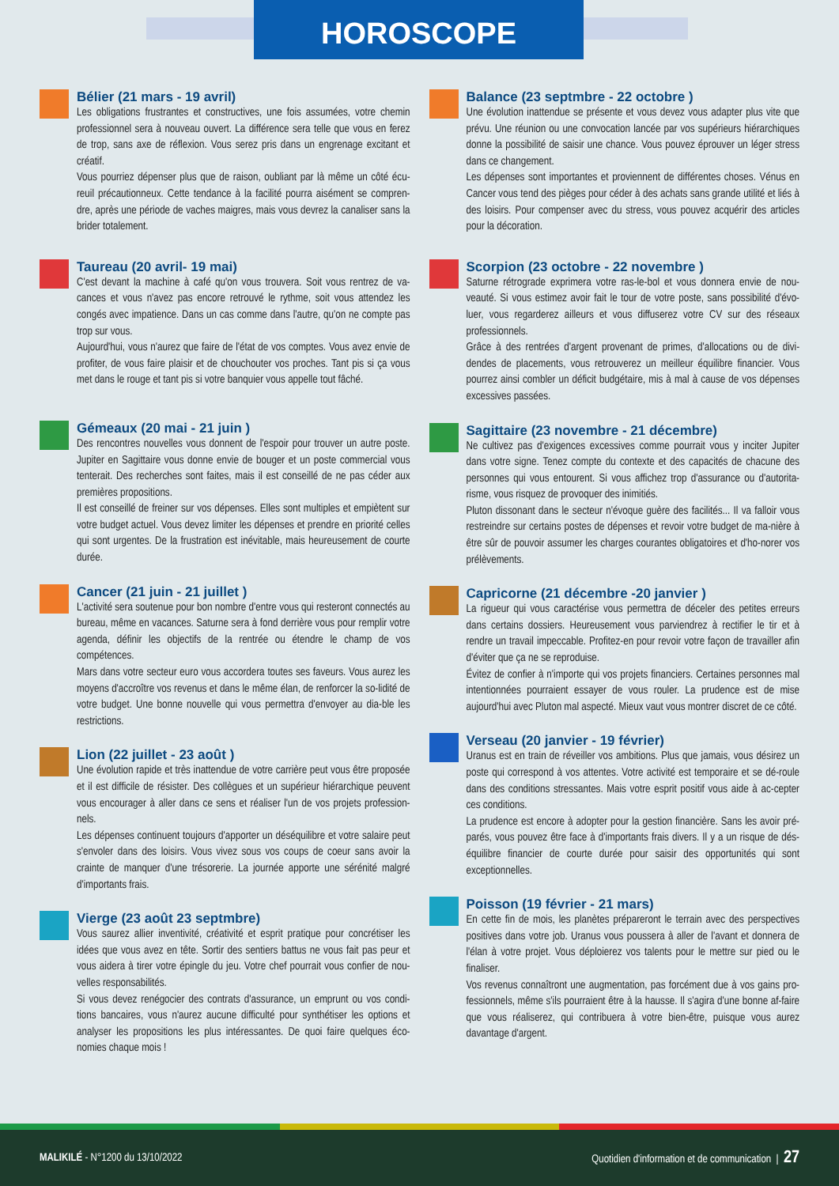HOROSCOPE
Bélier (21 mars - 19 avril)
Les obligations frustrantes et constructives, une fois assumées, votre chemin professionnel sera à nouveau ouvert. La différence sera telle que vous en ferez de trop, sans axe de réflexion. Vous serez pris dans un engrenage excitant et créatif.
Vous pourriez dépenser plus que de raison, oubliant par là même un côté écu-reuil précautionneux. Cette tendance à la facilité pourra aisément se compren-dre, après une période de vaches maigres, mais vous devrez la canaliser sans la brider totalement.
Taureau (20 avril- 19 mai)
C'est devant la machine à café qu'on vous trouvera. Soit vous rentrez de va-cances et vous n'avez pas encore retrouvé le rythme, soit vous attendez les congés avec impatience. Dans un cas comme dans l'autre, qu'on ne compte pas trop sur vous.
Aujourd'hui, vous n'aurez que faire de l'état de vos comptes. Vous avez envie de profiter, de vous faire plaisir et de chouchouter vos proches. Tant pis si ça vous met dans le rouge et tant pis si votre banquier vous appelle tout fâché.
Gémeaux (20 mai - 21 juin )
Des rencontres nouvelles vous donnent de l'espoir pour trouver un autre poste. Jupiter en Sagittaire vous donne envie de bouger et un poste commercial vous tenterait. Des recherches sont faites, mais il est conseillé de ne pas céder aux premières propositions.
Il est conseillé de freiner sur vos dépenses. Elles sont multiples et empiètent sur votre budget actuel. Vous devez limiter les dépenses et prendre en priorité celles qui sont urgentes. De la frustration est inévitable, mais heureusement de courte durée.
Cancer (21 juin - 21 juillet )
L'activité sera soutenue pour bon nombre d'entre vous qui resteront connectés au bureau, même en vacances. Saturne sera à fond derrière vous pour remplir votre agenda, définir les objectifs de la rentrée ou étendre le champ de vos compétences.
Mars dans votre secteur euro vous accordera toutes ses faveurs. Vous aurez les moyens d'accroître vos revenus et dans le même élan, de renforcer la so-lidité de votre budget. Une bonne nouvelle qui vous permettra d'envoyer au dia-ble les restrictions.
Lion (22 juillet - 23 août )
Une évolution rapide et très inattendue de votre carrière peut vous être proposée et il est difficile de résister. Des collègues et un supérieur hiérarchique peuvent vous encourager à aller dans ce sens et réaliser l'un de vos projets profession-nels.
Les dépenses continuent toujours d'apporter un déséquilibre et votre salaire peut s'envoler dans des loisirs. Vous vivez sous vos coups de coeur sans avoir la crainte de manquer d'une trésorerie. La journée apporte une sérénité malgré d'importants frais.
Vierge (23 août 23 septmbre)
Vous saurez allier inventivité, créativité et esprit pratique pour concrétiser les idées que vous avez en tête. Sortir des sentiers battus ne vous fait pas peur et vous aidera à tirer votre épingle du jeu. Votre chef pourrait vous confier de nou-velles responsabilités.
Si vous devez renégocier des contrats d'assurance, un emprunt ou vos condi-tions bancaires, vous n'aurez aucune difficulté pour synthétiser les options et analyser les propositions les plus intéressantes. De quoi faire quelques éco-nomies chaque mois !
Balance (23 septmbre - 22 octobre )
Une évolution inattendue se présente et vous devez vous adapter plus vite que prévu. Une réunion ou une convocation lancée par vos supérieurs hiérarchiques donne la possibilité de saisir une chance. Vous pouvez éprouver un léger stress dans ce changement.
Les dépenses sont importantes et proviennent de différentes choses. Vénus en Cancer vous tend des pièges pour céder à des achats sans grande utilité et liés à des loisirs. Pour compenser avec du stress, vous pouvez acquérir des articles pour la décoration.
Scorpion (23 octobre - 22 novembre )
Saturne rétrograde exprimera votre ras-le-bol et vous donnera envie de nou-veauté. Si vous estimez avoir fait le tour de votre poste, sans possibilité d'évo-luer, vous regarderez ailleurs et vous diffuserez votre CV sur des réseaux professionnels.
Grâce à des rentrées d'argent provenant de primes, d'allocations ou de divi-dendes de placements, vous retrouverez un meilleur équilibre financier. Vous pourrez ainsi combler un déficit budgétaire, mis à mal à cause de vos dépenses excessives passées.
Sagittaire (23 novembre - 21 décembre)
Ne cultivez pas d'exigences excessives comme pourrait vous y inciter Jupiter dans votre signe. Tenez compte du contexte et des capacités de chacune des personnes qui vous entourent. Si vous affichez trop d'assurance ou d'autorita-risme, vous risquez de provoquer des inimitiés.
Pluton dissonant dans le secteur n'évoque guère des facilités... Il va falloir vous restreindre sur certains postes de dépenses et revoir votre budget de ma-nière à être sûr de pouvoir assumer les charges courantes obligatoires et d'ho-norer vos prélèvements.
Capricorne (21 décembre -20 janvier )
La rigueur qui vous caractérise vous permettra de déceler des petites erreurs dans certains dossiers. Heureusement vous parviendrez à rectifier le tir et à rendre un travail impeccable. Profitez-en pour revoir votre façon de travailler afin d'éviter que ça ne se reproduise.
Évitez de confier à n'importe qui vos projets financiers. Certaines personnes mal intentionnées pourraient essayer de vous rouler. La prudence est de mise aujourd'hui avec Pluton mal aspecté. Mieux vaut vous montrer discret de ce côté.
Verseau (20 janvier - 19 février)
Uranus est en train de réveiller vos ambitions. Plus que jamais, vous désirez un poste qui correspond à vos attentes. Votre activité est temporaire et se dé-roule dans des conditions stressantes. Mais votre esprit positif vous aide à ac-cepter ces conditions.
La prudence est encore à adopter pour la gestion financière. Sans les avoir pré-parés, vous pouvez être face à d'importants frais divers. Il y a un risque de dés-équilibre financier de courte durée pour saisir des opportunités qui sont exceptionnelles.
Poisson (19 février - 21 mars)
En cette fin de mois, les planètes prépareront le terrain avec des perspectives positives dans votre job. Uranus vous poussera à aller de l'avant et donnera de l'élan à votre projet. Vous déploierez vos talents pour le mettre sur pied ou le finaliser.
Vos revenus connaîtront une augmentation, pas forcément due à vos gains pro-fessionnels, même s'ils pourraient être à la hausse. Il s'agira d'une bonne af-faire que vous réaliserez, qui contribuera à votre bien-être, puisque vous aurez davantage d'argent.
MALIKILÉ - N°1200 du 13/10/2022
Quotidien d'information et de communication | 27